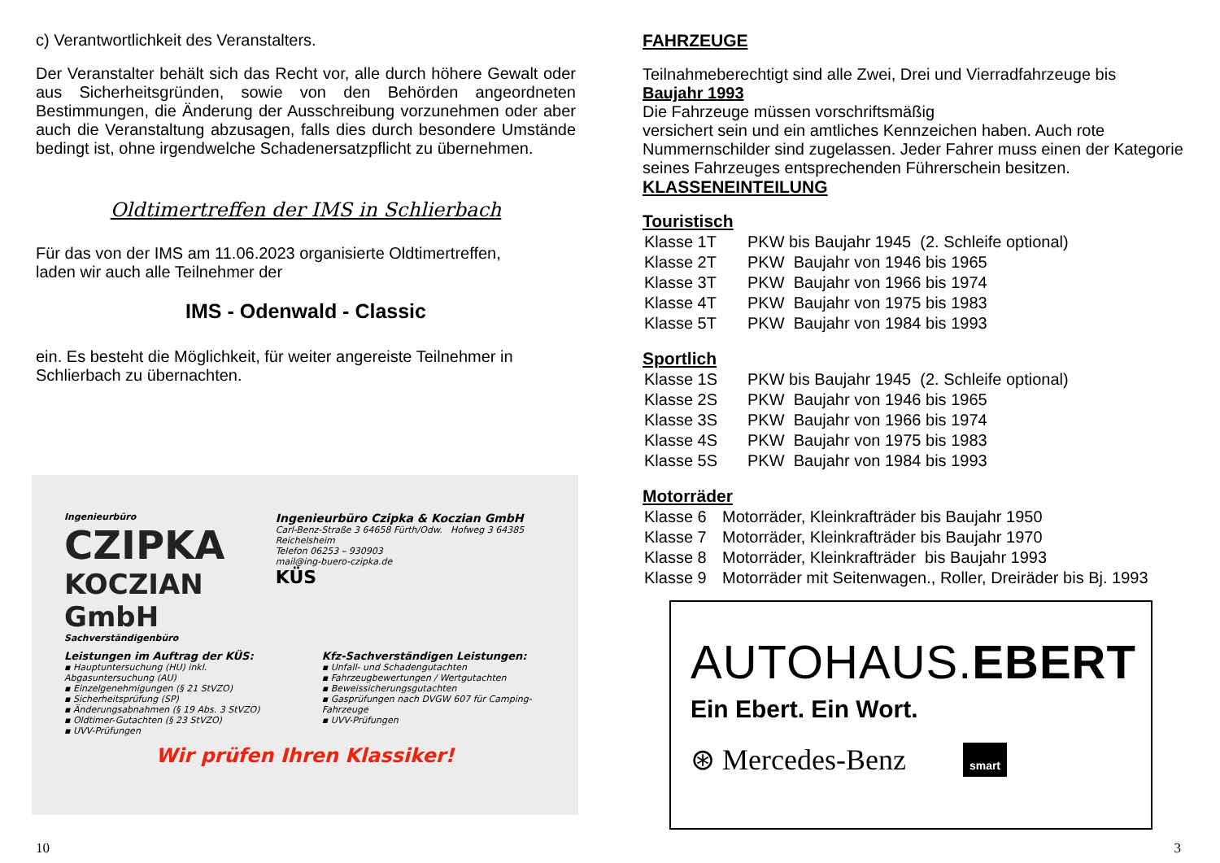c) Verantwortlichkeit des Veranstalters.
Der Veranstalter behält sich das Recht vor, alle durch höhere Gewalt oder aus Sicherheitsgründen, sowie von den Behörden angeordneten Bestimmungen, die Änderung der Ausschreibung vorzunehmen oder aber auch die Veranstaltung abzusagen, falls dies durch besondere Umstände bedingt ist, ohne irgendwelche Schadenersatzpflicht zu übernehmen.
Oldtimertreffen der IMS in Schlierbach
Für das von der IMS am 11.06.2023 organisierte Oldtimertreffen,
laden wir auch alle Teilnehmer der
IMS - Odenwald - Classic
ein. Es besteht die Möglichkeit, für weiter angereiste Teilnehmer in Schlierbach zu übernachten.
Ingenieurbüro
CZIPKA
KOCZIAN GmbH
Sachverständigenbüro
Ingenieurbüro Czipka & Koczian GmbH
Carl-Benz-Straße 3 64658 Fürth/Odw. Hofweg 3 64385 Reichelsheim
Telefon 06253 – 930903
mail@ing-buero-czipka.de
KÜS
Leistungen im Auftrag der KÜS:
▪ Hauptuntersuchung (HU) inkl. Abgasuntersuchung (AU)
▪ Einzelgenehmigungen (§ 21 StVZO)
▪ Sicherheitsprüfung (SP)
▪ Änderungsabnahmen (§ 19 Abs. 3 StVZO)
▪ Oldtimer-Gutachten (§ 23 StVZO)
▪ UVV-Prüfungen
Kfz-Sachverständigen Leistungen:
▪ Unfall- und Schadengutachten
▪ Fahrzeugbewertungen / Wertgutachten
▪ Beweissicherungsgutachten
▪ Gasprüfungen nach DVGW 607 für Camping-Fahrzeuge
▪ UVV-Prüfungen
Wir prüfen Ihren Klassiker!
10
FAHRZEUGE
Teilnahmeberechtigt sind alle Zwei, Drei und Vierradfahrzeuge bis
Baujahr 1993
Die Fahrzeuge müssen vorschriftsmäßig
versichert sein und ein amtliches Kennzeichen haben. Auch rote Nummernschilder sind zugelassen. Jeder Fahrer muss einen der Kategorie seines Fahrzeuges entsprechenden Führerschein besitzen.
KLASSENEINTEILUNG
Touristisch
| Klasse 1T | PKW bis Baujahr 1945 (2. Schleife optional) |
| Klasse 2T | PKW Baujahr von 1946 bis 1965 |
| Klasse 3T | PKW Baujahr von 1966 bis 1974 |
| Klasse 4T | PKW Baujahr von 1975 bis 1983 |
| Klasse 5T | PKW Baujahr von 1984 bis 1993 |
Sportlich
| Klasse 1S | PKW bis Baujahr 1945 (2. Schleife optional) |
| Klasse 2S | PKW Baujahr von 1946 bis 1965 |
| Klasse 3S | PKW Baujahr von 1966 bis 1974 |
| Klasse 4S | PKW Baujahr von 1975 bis 1983 |
| Klasse 5S | PKW Baujahr von 1984 bis 1993 |
Motorräder
| Klasse 6 | Motorräder, Kleinkrafträder bis Baujahr 1950 |
| Klasse 7 | Motorräder, Kleinkrafträder bis Baujahr 1970 |
| Klasse 8 | Motorräder, Kleinkrafträder bis Baujahr 1993 |
| Klasse 9 | Motorräder mit Seitenwagen., Roller, Dreiräder bis Bj. 1993 |
AUTOHAUS.EBERT
Ein Ebert. Ein Wort.
⊛ Mercedes-Benz smart
3